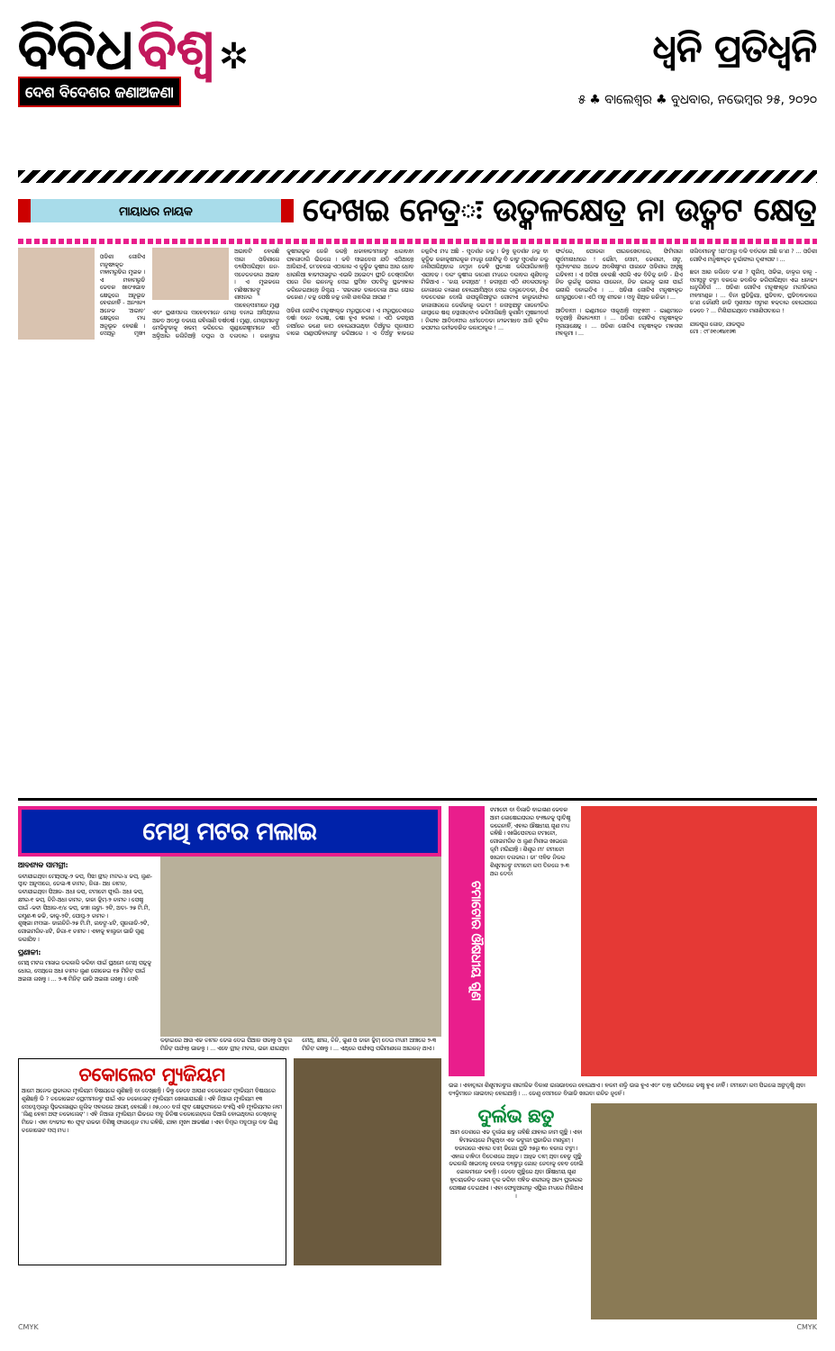ବିବିଧ ବିଶ୍ୱ ✲
ଦେଶ ବିଦେଶର ଜଣାଅଜଣା
ଧ୍ୱନି ପ୍ରତିଧ୍ୱନି
୫ ♣ ବାଲେଶ୍ୱର ♣ ବୁଧବାର, ନଭେମ୍ବର ୨୫, ୨୦୨୦
ମାୟାଧର ନାୟକ
ଦେଖଇ ନେତ୍ରः ଉତ୍କଳକ୍ଷେତ୍ର ନା ଉତ୍କଟ କ୍ଷେତ୍ର
ଓଡିଶା ଗୋଟିଏ ମନୁଷ୍ୟକୃତ ମହାମରୁଡିର ମୁଲକ । ଏ ମହାମରୁଡି କେବଳ ଖାଦ୍ୟାଭାବ କ୍ଷେତ୍ରରେ ଅନୁଭୂତ ହେଉନାହିଁ - ଅନ୍ୟାନ୍ୟ ଅନେକ 'ଅଭାବ' କ୍ଷେତ୍ରରେ ମଧ୍ୟ ଅନୁଭୂତ ହେଉଛି । ସେଥିରୁ ମୁଖ୍ୟ ଅଭାବଟି ହେଉଛି ସାରା ଓଡିଶାରେ ବ୍ୟାପିସାରିଥିବା ଜନ-ସଚେତନତାର ଅଭାବ । ଏ ମୁଲକରେ ମଣିଷମାନଙ୍କୁ ଶାସନର ସାହେନ୍‌ସାମାନେ ମୁଣ୍ଡା ଏବଂ ପ୍ରଶାସନର ସାହେବମାନେ ମେଣ୍ଢା ବନାଇ ଆସିଥିବାର ଅଜବ ଅବସ୍ଥା ବଜାୟ ରହିଲାଣି ବର୍ଷବର୍ଷ । ମୁଣ୍ଡା, ମେଣ୍ଢାମାନଙ୍କ ମେକିଙ୍ଗୁଡାକୁ ଖତମ୍ କରିଦେଇ ଗୁଣ୍ଡାଗେଷ୍ଠୀମାନେ ଏଠି ଅକ୍ତିଆର କରିନିଅନ୍ତି ଦପ୍ତର ଓ ଦରବାର । କଳାଙ୍କାର କୁଷୀରକୁଳ କେଳି କରନ୍ତି ଧକାହାତୀମାନଙ୍କ ଧରାବନ୍ଧା ପହରାଦାରି ଭିତରେ । କବି ସାଲବେଗ ଯଦି ଏଠିଥାନ୍ତେ ଆଜିଯାଏଁ, ତା'ହେଲେ ଏଠାକାର ଏ କୁତ୍ସିତ କୁଷୀର ଆଉ ଧୋବ ଧାଉଳିଆ ହାତୀପଲଙ୍କର ଏଭଳି ଅଭେଦ୍ୟ ପ୍ରୀତି ଦେଖିସାରିବା ପରେ ନିଜ ଭଜନକୁ ସେଇ ପ୍ରସିଦ୍ଧ ପଦଟିକୁ ପ୍ରତ୍ୟାହାର କରିନେଇଥାନ୍ତେ ନିଶ୍ଚୟ - 'ଗଜରାଜ ଡାକଦେଲା ଥାଇ ଘୋର ଜଳେଣ / ଚକ୍ର ପେଷି ନକ୍ର ନାଶି ଉଦ୍ଧରିଲ ଆପଣ !'
ଓଡିଶା ଗୋଟିଏ ମନୁଷ୍ୟକୃତ ମରୁପ୍ରଦେଶ । ଏ ମରୁପ୍ରଦେଶରେ ବର୍ଷା ବନେ ବରାଷ, ତଷା ହୁଏ ହତାଶ । ଏଠି ଜଗନ୍ନାଥ ନାଆଁରେ ଜଣେ କାଠ ହୋଇଯାଇଥିବା ଦିଅଁଙ୍କର ପୂଜାପାଠ ଚାଲେ ପଣ୍ଡାପତିହାରୀଙ୍କ ଜରିଆରେ । ଏ ଦିଅଁଙ୍କ ହାତରେ ଚକ୍ରଟିଏ ମଧ୍ୟ ଅଛି - ସୁଦର୍ଶନ ଚକ୍ର । କିନ୍ତୁ କୁଦର୍ଶନ ନକ୍ର ବା କୁତ୍ସିତ କଳାକୁଷୀରକୁଳ ମଧ୍ୟରୁ ଗୋଟିକୁ ବି ତାଙ୍କ ସୁଦର୍ଶନ ଚକ୍ର ନାଶିପାରିଥିବାର ନମୁନା କେହି ପ୍ରତ୍ୟକ୍ଷ କରିପାରିନାହାନ୍ତି ଏଯାବତ୍ । ବରଂ କୁଷୀର କାନ୍ଦଣା ମଧ୍ୟରେ ବରାବର ଶୁଣିବାକୁ ମିଳିଥାଏ - 'ଜୟ ଜଗନ୍ନାଥ' ! ଜଗନ୍ନାଥ ଏଠି ଶବରପଡାରୁ ଚୋରାରେ ଚାଲାଣ ହୋଇଆସିଥିବା ସେଇ ଦାରୁଦେବତା, ଯିଏ ବଡଦେଉଳ ବୋଲି ଉପକୁଳିଆଙ୍କର ଗୋଟାଏ କାରୁକାର୍ଯ୍ୟର କାରାଗାରରେ କେଉଁକାଳୁ କଇଦୀ ! ଜଗନ୍ନାଥଙ୍କୁ ରାଜନୀତିର ରାସ୍ତାରେ ଷଣ୍ଢ ସ୍ଲୋଗାନ୍‌ଟାଏ କରିସାରିଛନ୍ତି କୁଶଳୀ ମୁଷଳୀବର୍ଗ । ନିରୀହ ଆଦିବାସୀର ଧର୍ମଦେବତା ନୀଳମାଧବ ଆଜି କୁଟିଳ କପଟୀର କର୍ମକବଳିତ କଳାଠାକୁର ! ...
ଫର୍ଦ୍ଦରେ, ପୋକରା ପାଇକଖେଦାରେ, ଫିମିଗରା ପୁର୍ବମାଗଧୀରେ ! ଭୌମ, ସୋମ, କେଶରୀ, ଗଙ୍ଗ, ସୂର୍ଯ୍ୟବଂଶର ଅନେକ ଅବଶିଷ୍ଟାଂଶ ପାଲଟେ ଓଡିଶାର ଅସ୍ପଷ୍ଟ ଇତିହାସ । ଏ ଓଡିଆ ହେଉଛି ଏପରି ଏକ ବିଚିତ୍ର ଜାତି - ଯିଏ ନିଜ ଭୂଇଁକୁ ଭଗାଇ ପାରେନା, ନିଜ ଭାଇକୁ ଭାଗ ପାଇଁ ଭଗାରି ବନାଇଦିଏ । ... ଓଡିଶା ଗୋଟିଏ ମନୁଷ୍ୟକୃତ ମେରୁପ୍ରଦେଶ । ଏଠି ସବୁ ଶୀତଳ । ସବୁ ଶିଥିଳ କଳିକା । ...
ଆଦିବାସୀ । ଭଣ୍ଡମାନେ ସାଜୁଥାନ୍ତି ସନ୍ନ୍ୟାସୀ - ଭାଣ୍ଡମାନେ ବନୁଥାନ୍ତି ଶିଳାନ୍ୟାସୀ । ... ଓଡିଶା ଗୋଟିଏ ମନୁଷ୍ୟକୃତ ମୃଗୟାକ୍ଷେତ୍ର । ... ଓଡିଶା ଗୋଟିଏ ମନୁଷ୍ୟକୃତ ମହଗଗ ମହକୁମା । ...
ଗରିବମାନଙ୍କୁ !ଯା'ଠାରୁ ବଳି ବର୍ବରତା ଅଛି କ'ଣ ? ... ଓଡିଶା ଗୋଟିଏ ମନୁଷ୍ୟକୃତ ଦୁର୍ଭାଗ୍ୟର ଦୃଶ୍ୟପଟ । ...
ଛଡା ଆଉ କରିବେ କ'ଣ ? ପୁଲିସ୍, ଓକିଲ, ଡାକ୍ତର ଡାକୁ - ସମସ୍ତଙ୍କୁ ଟଙ୍କା ବଳରେ କବଳିତ କରିପାରିଥିବା ଏଇ ଧନାଢ୍ୟ ଧନ୍ଦୁରିବର୍ଗ ... ଓଡିଶା ଗୋଟିଏ ମନୁଷ୍ୟକୃତ ମରୀଚିକାର ମହୀମଣ୍ଡଳ । ... ବିନା ପ୍ରତିକ୍ରିୟା, ପ୍ରତିବାଦ, ପ୍ରତିବଦ୍ଧତାରେ କ'ଣ କୌଣସି ଜାତି ସୁଶାସନ ସଙ୍କାଶ ହକ୍‌ଦାର ହୋଇପାରେ କେବେ ? ... ମିଶିଯାଇଥିବେ ମଶାଣିପଦାରେ !
ଯାଜପୁର ରୋଡ, ଯାଜପୁର
ମୋ : ୯୮୬୧୦୩୪୧୬୩
ମେଥି ମଟର ମଲାଇ
ଆବଶ୍ୟକ ସାମଗ୍ରୀ:
କଟାଯାଇଥିବା ମେଥିପତ୍ର-୨ କପ୍, ସିଝା ଗ୍ରୀନ୍ ମଟର-୪ କପ୍, ଲୁଣ-ସ୍ୱାଦ ଅନୁସାରେ, ତେଲ-୩ ଚାମଚ, ଜିରା- ଅଧ ଚାମଚ, କଟାଯାଇଥିବା ପିଆଜ- ଅଧା କପ୍, ଟମାଟୋ ପ୍ୟୁରି- ଅଧା କପ୍, କ୍ଷୀର-୧ କପ୍, ଚିନି-ଅଧା ଚାମଚ, ତାଜା କ୍ରିମ୍-୨ ଚାମଚ । ପେଷ୍ଟ ପାଇଁ -କଟା ପିଆଜ-୧/୪ କପ୍, କଞ୍ଚା ଲଙ୍କା- ୨ଟି, ଅଦା- ୨୫ ମି.ମି, ରସୁଣ-୩ କଳି, କାଜୁ-୨ଟି, ପୋସ୍ତ-୨ ଚାମଚ ।
ଶୁଖିଲା ମସଲା- ଡାଲଚିନି-୨୫ ମି.ମି, ଲବଙ୍ଗ-୪ଟି, ଗୁଜରାତି-୨ଟି, ଗୋଲମରିଚ-୪ଟି, ଜିରା-୧ ଚାମଚ । ଏହାକୁ ହାଲୁକା ଭାଜି ଗୁଣ୍ଡ କରାଯିବ ।
ପ୍ରଣାଳୀ:
ମେଥି ମଟର ମଲାଇ ତରକାରି କରିବା ପାଇଁ ପ୍ରଥମେ ମେଥି ପତ୍ରକୁ ଧୋଇ, ସେଥିରେ ଅଧା ଚାମଚ ଲୁଣ ଗୋଳେଇ ୧୫ ମିନିଟ୍ ପାଇଁ ଅଲଗା ରଖନ୍ତୁ । ... ୨-୩ ମିନିଟ୍ ଭାଜି ଅଲଗା ରଖନ୍ତୁ । ସେହି
କଡ଼ାଇରେ ଆଉ ଏକ ଚାମଚ ତେଲ ଦେଇ ପିଆଜ ପକାନ୍ତୁ ଓ ଦୁଇ ମିନିଟ୍ ପର୍ଯ୍ୟନ୍ତ ଭାଜନ୍ତୁ । ... ଏବେ ଗ୍ରୀନ୍ ମଟର, ଭଜା ଯାଇଥିବା
ମେଥି, କ୍ଷୀର, ଚିନି, ଲୁଣ ଓ ତାଜା କ୍ରିମ୍ ଦେଇ ମଧ୍ୟମ ଆଞ୍ଚରେ ୨-୩ ମିନିଟ୍ ରଖନ୍ତୁ । ... ଏଥିରେ ପର୍ଯ୍ୟାପ୍ତ ପରିମାଣରେ ଆଇକନ୍ ଥାଏ ।
ଚକୋଲେଟ ମ୍ୟୁଜିୟମ
ଆମେ ଅନେକ ପ୍ରକାରର ମ୍ୟୁଜିୟମ ବିଷୟରେ ଶୁଣିଛନ୍ତି ବା ଦେଖିଛନ୍ତି । କିନ୍ତୁ କେବେ ଆପଣ ଚକୋଲେଟ ମ୍ୟୁଜିୟମ ବିଷୟରେ ଶୁଣିଛନ୍ତି କି ? ଚକୋଲେଟ ପ୍ରେମୀମାନଙ୍କ ପାଇଁ ଏକ ଚକୋଲେଟ୍ ମ୍ୟୁଜିୟମ ଖୋଲାଯାଇଛି । ଏହି ନିଆରା ମ୍ୟୁଜିୟମ ୧୩ ସେପ୍ଟେମ୍ବରରୁ ସ୍ୱିଜରଲାଣ୍ଡର ଜୁରିକ୍ ସହରରେ ଆରମ୍ଭ ହୋଇଛି । ୬୫,୦୦୦ ବର୍ଗ ଫୁଟ୍ କ୍ଷେତ୍ରଫଳରେ ବ୍ୟାପ୍ତି ଏହି ମ୍ୟୁଜିୟମର ନାମ 'ଲିଣ୍ଡ ହୋମ ଅଫ୍ ଚକୋଲେଟ୍' । ଏହି ନିଆରା ମ୍ୟୁଜିୟମ ଭିତରେ ସବୁ ଜିନିଷ ଚକୋଲେଟ୍‌ରେ ତିଆରି ହୋଇଥିବାର ଦେଖିବାକୁ ମିଳେ । ଏହା ବ୍ୟତୀତ ୩୦ ଫୁଟ୍ ଉଚ୍ଚତା ବିଶିଷ୍ଟ ଫାଉଣ୍ଟେନ ମଧ୍ୟ ରହିଛି, ଯାହା ମୁଖ୍ୟ ଆକର୍ଷଣ । ଏହା ବିଶ୍ୱର ସବୁଠାରୁ ବଡ଼ ଲିଣ୍ଡ ଚକୋଲେଟ ସପ୍ ମଧ୍ୟ ।
ଟମାଟୋର ଔଷଧୀୟ ଗୁଣ
ଟମାଟୋ ବା ବିଲାତି ବାଇଗଣ କେବଳ ଆମ ରୋଷେଇଘରର ବ୍ୟଞ୍ଜନକୁ ସ୍ୱାଦିଷ୍ଟ କରେନାହିଁ, ଏହାର ଔଷଧୀୟ ଗୁଣ ମଧ୍ୟ ରହିଛି । ଖାଲିପେଟରେ ଟମାଟୋ, ଗୋଲମରିଚ ଓ ଲୁଣ ମିଶାଇ ଖାଇଲେ କୃମି ମରିଯାନ୍ତି । ଶିଶୁର ମା' ଟମାଟୋ ଖାଇବା ଦରକାର । ତା' ସହିତ ନିଜର ଶିଶୁମାନଙ୍କୁ ଟମାଟୋ ରସ ଦିନରେ ୨-୩ ଥର ଦେବା
ଭଲ । ଏହାଦ୍ୱାରା ଶିଶୁମାନଙ୍କର ଶାରୀରିକ ବିକାଶ ଭଲଭାବରେ ହୋଇଥାଏ । ହଜମ ଶକ୍ତି ଭଲ ହୁଏ ଏବଂ ଦାନ୍ତ ଉଠିବାରେ କଷ୍ଟ ହୁଏ ନାହିଁ । ଟମାଟୋ ରସ ପିଇଲେ ଅଙ୍କଦୃଷ୍ଟି ଥିବା ବ୍ୟକ୍ତିମାନେ ଲାଭବାନ୍ ହୋଇଥାନ୍ତି । ... ତେଣୁ ସେମାନେ ବିଲାତି ଖାଇବା ଉଚିତ ନୁହେଁ ।
ଦୁର୍ଲଭ ଛତୁ
ଆମ ଦେଶରେ ଏକ ଦୁର୍ଲଭ ଛତୁ ରହିଛି ଯାହାର ନାମ ଗୁଚ୍ଛି । ଏହା ହିମାଳୟରେ ମିଳୁଥିବା ଏକ ଜଙ୍ଗଲୀ ପ୍ରଜାତିର ମଶରୁମ୍ । ବଜାରରେ ଏହାର ଦାମ୍ କିଲୋ ପ୍ରତି ୨୫ରୁ ୩୦ ହଜାର ଟଙ୍କା । ଏହାର ଚାହିଦା ବିଦେଶରେ ଅଧିକ । ଅଧିକ ଦାମ୍ ଥିବା ହେତୁ ଗୁଚ୍ଛି ତରକାରି ଖାଇବାକୁ ହେଲେ ବ୍ୟାଙ୍କରୁ ଲୋନ୍ ନେବାକୁ ହେବ ବୋଲି ଲୋକମାନେ କହନ୍ତି । ତେବେ ଗୁଚ୍ଛିରେ ଥିବା ଔଷଧୀୟ ଗୁଣ ହୃଦୟଜନିତ ରୋଗ ଦୂର କରିବା ସହିତ ଶରୀରକୁ ଅନ୍ୟ ପ୍ରକାରର ପୋଷଣ ଦେଇଥାଏ । ଏହା ଫେବ୍ରୁଆରୀରୁ ଏପ୍ରିଲ ମଧ୍ୟରେ ମିଳିଥାଏ ।
CMYK CMYK